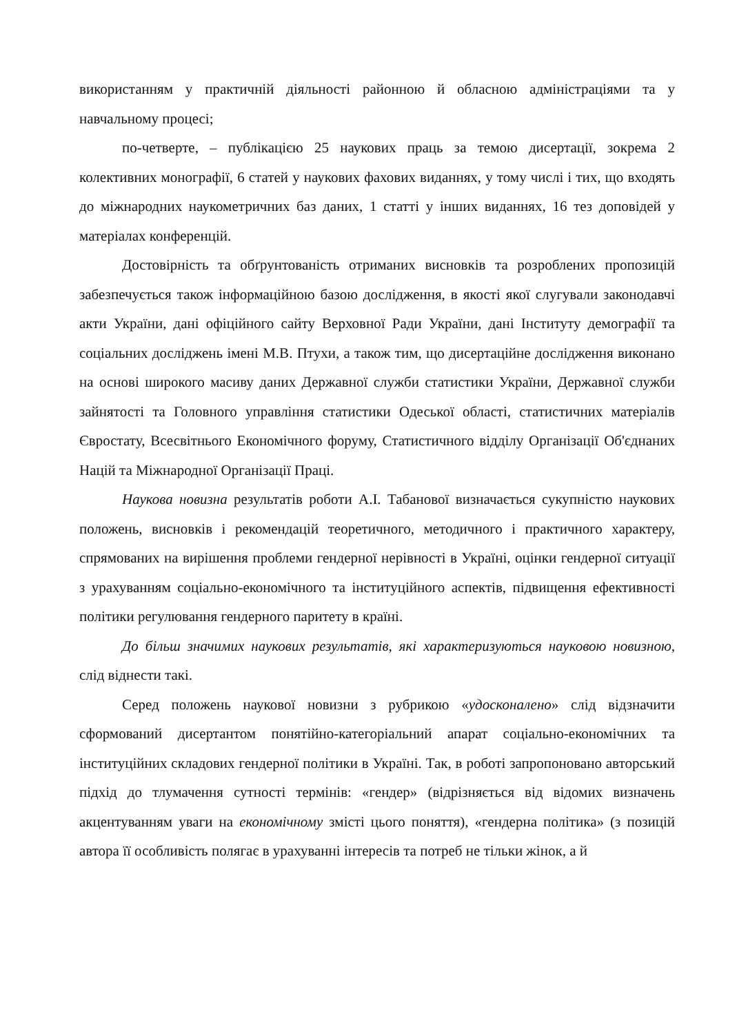використанням у практичній діяльності районною й обласною адміністраціями та у навчальному процесі;
по-четверте, – публікацією 25 наукових праць за темою дисертації, зокрема 2 колективних монографії, 6 статей у наукових фахових виданнях, у тому числі і тих, що входять до міжнародних наукометричних баз даних, 1 статті у інших виданнях, 16 тез доповідей у матеріалах конференцій.
Достовірність та обґрунтованість отриманих висновків та розроблених пропозицій забезпечується також інформаційною базою дослідження, в якості якої слугували законодавчі акти України, дані офіційного сайту Верховної Ради України, дані Інституту демографії та соціальних досліджень імені М.В. Птухи, а також тим, що дисертаційне дослідження виконано на основі широкого масиву даних Державної служби статистики України, Державної служби зайнятості та Головного управління статистики Одеської області, статистичних матеріалів Євростату, Всесвітнього Економічного форуму, Статистичного відділу Організації Об'єднаних Націй та Міжнародної Організації Праці.
Наукова новизна результатів роботи А.І. Табанової визначається сукупністю наукових положень, висновків і рекомендацій теоретичного, методичного і практичного характеру, спрямованих на вирішення проблеми гендерної нерівності в Україні, оцінки гендерної ситуації з урахуванням соціально-економічного та інституційного аспектів, підвищення ефективності політики регулювання гендерного паритету в країні.
До більш значимих наукових результатів, які характеризуються науковою новизною, слід віднести такі.
Серед положень наукової новизни з рубрикою «удосконалено» слід відзначити сформований дисертантом понятійно-категоріальний апарат соціально-економічних та інституційних складових гендерної політики в Україні. Так, в роботі запропоновано авторський підхід до тлумачення сутності термінів: «гендер» (відрізняється від відомих визначень акцентуванням уваги на економічному змісті цього поняття), «гендерна політика» (з позицій автора її особливість полягає в урахуванні інтересів та потреб не тільки жінок, а й